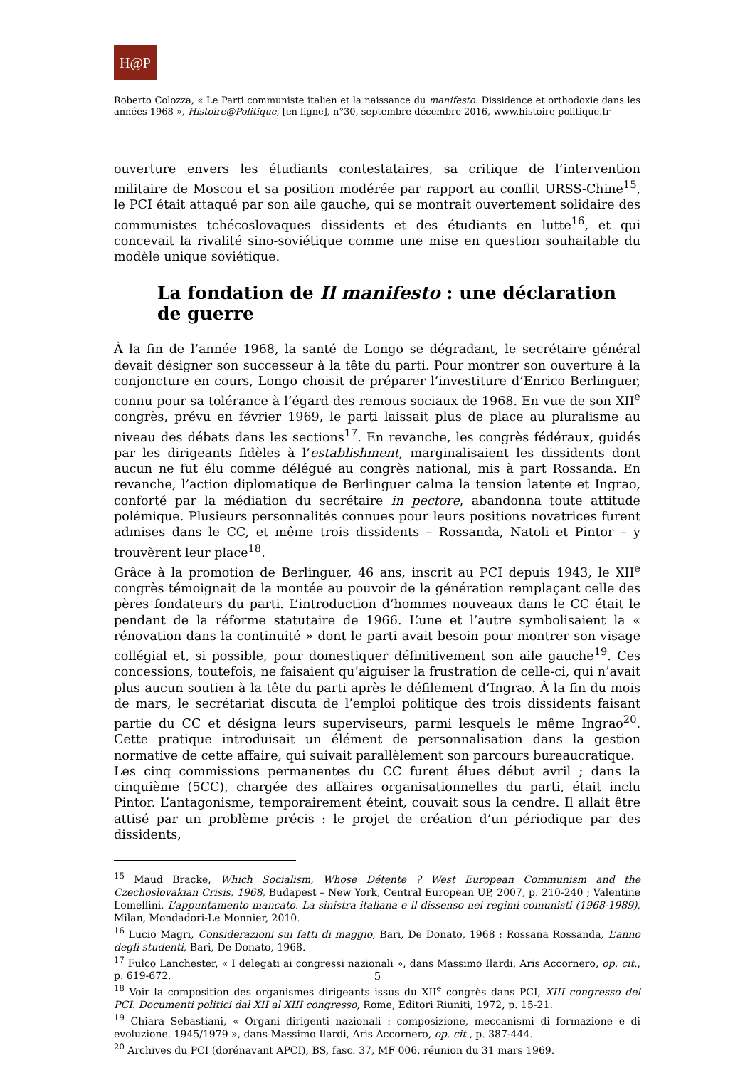H@P
Roberto Colozza, « Le Parti communiste italien et la naissance du manifesto. Dissidence et orthodoxie dans les années 1968 », Histoire@Politique, [en ligne], n°30, septembre-décembre 2016, www.histoire-politique.fr
ouverture envers les étudiants contestataires, sa critique de l’intervention militaire de Moscou et sa position modérée par rapport au conflit URSS-Chine<sup>15</sup>, le PCI était attaqué par son aile gauche, qui se montrait ouvertement solidaire des communistes tchécoslovaques dissidents et des étudiants en lutte<sup>16</sup>, et qui concevait la rivalité sino-soviétique comme une mise en question souhaitable du modèle unique soviétique.
La fondation de Il manifesto : une déclaration
de guerre
À la fin de l’année 1968, la santé de Longo se dégradant, le secrétaire général devait désigner son successeur à la tête du parti. Pour montrer son ouverture à la conjoncture en cours, Longo choisit de préparer l’investiture d’Enrico Berlinguer, connu pour sa tolérance à l’égard des remous sociaux de 1968. En vue de son XII<sup>e</sup> congrès, prévu en février 1969, le parti laissait plus de place au pluralisme au niveau des débats dans les sections<sup>17</sup>. En revanche, les congrès fédéraux, guidés par les dirigeants fidèles à l’establishment, marginalisaient les dissidents dont aucun ne fut élu comme délégué au congrès national, mis à part Rossanda. En revanche, l’action diplomatique de Berlinguer calma la tension latente et Ingrao, conforté par la médiation du secrétaire in pectore, abandonna toute attitude polémique. Plusieurs personnalités connues pour leurs positions novatrices furent admises dans le CC, et même trois dissidents – Rossanda, Natoli et Pintor – y trouvèrent leur place<sup>18</sup>.
Grâce à la promotion de Berlinguer, 46 ans, inscrit au PCI depuis 1943, le XII<sup>e</sup> congrès témoignait de la montée au pouvoir de la génération remplaçant celle des pères fondateurs du parti. L’introduction d’hommes nouveaux dans le CC était le pendant de la réforme statutaire de 1966. L’une et l’autre symbolisaient la « rénovation dans la continuité » dont le parti avait besoin pour montrer son visage collégial et, si possible, pour domestiquer définitivement son aile gauche<sup>19</sup>. Ces concessions, toutefois, ne faisaient qu’aiguiser la frustration de celle-ci, qui n’avait plus aucun soutien à la tête du parti après le défilement d’Ingrao. À la fin du mois de mars, le secrétariat discuta de l’emploi politique des trois dissidents faisant partie du CC et désigna leurs superviseurs, parmi lesquels le même Ingrao<sup>20</sup>. Cette pratique introduisait un élément de personnalisation dans la gestion normative de cette affaire, qui suivait parallèlement son parcours bureaucratique.
Les cinq commissions permanentes du CC furent élues début avril ; dans la cinquième (5CC), chargée des affaires organisationnelles du parti, était inclu Pintor. L’antagonisme, temporairement éteint, couvait sous la cendre. Il allait être attisé par un problème précis : le projet de création d’un périodique par des dissidents,
<sup>15</sup> Maud Bracke, Which Socialism, Whose Détente ? West European Communism and the Czechoslovakian Crisis, 1968, Budapest – New York, Central European UP, 2007, p. 210-240 ; Valentine Lomellini, L’appuntamento mancato. La sinistra italiana e il dissenso nei regimi comunisti (1968-1989), Milan, Mondadori-Le Monnier, 2010.
<sup>16</sup> Lucio Magri, Considerazioni sui fatti di maggio, Bari, De Donato, 1968 ; Rossana Rossanda, L’anno degli studenti, Bari, De Donato, 1968.
<sup>17</sup> Fulco Lanchester, « I delegati ai congressi nazionali », dans Massimo Ilardi, Aris Accornero, op. cit., p. 619-672.
<sup>18</sup> Voir la composition des organismes dirigeants issus du XII<sup>e</sup> congrès dans PCI, XIII congresso del PCI. Documenti politici dal XII al XIII congresso, Rome, Editori Riuniti, 1972, p. 15-21.
<sup>19</sup> Chiara Sebastiani, « Organi dirigenti nazionali : composizione, meccanismi di formazione e di evoluzione. 1945/1979 », dans Massimo Ilardi, Aris Accornero, op. cit., p. 387-444.
<sup>20</sup> Archives du PCI (dorénavant APCI), BS, fasc. 37, MF 006, réunion du 31 mars 1969.
5